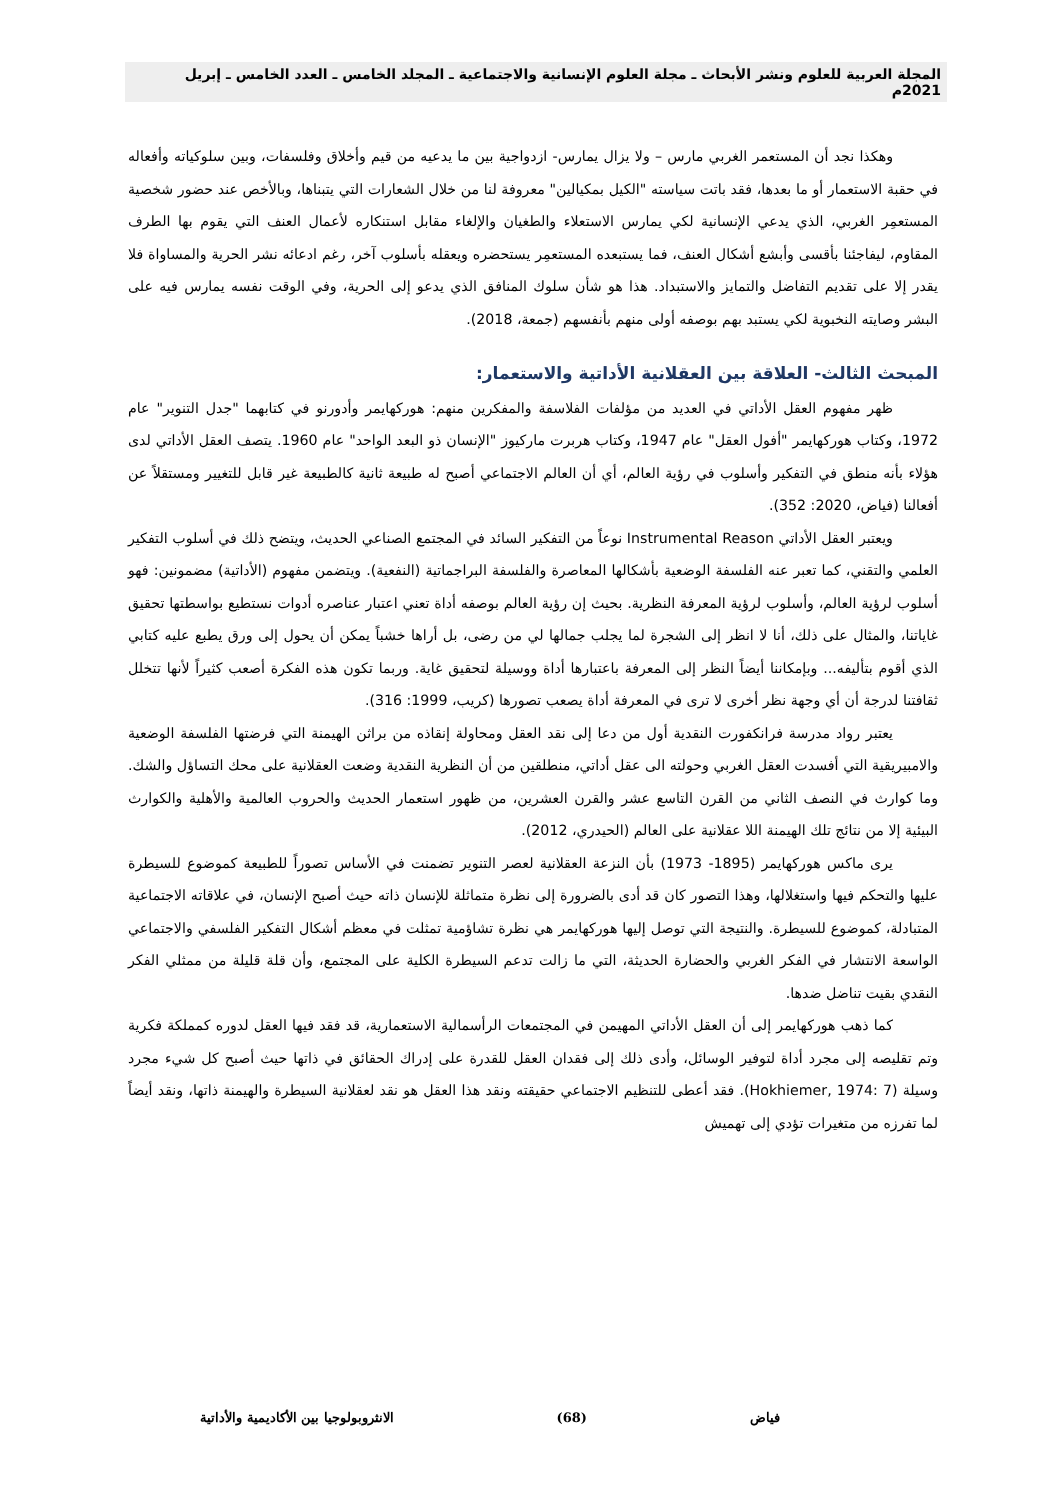المجلة العربية للعلوم ونشر الأبحاث ـ مجلة العلوم الإنسانية والاجتماعية ـ المجلد الخامس ـ العدد الخامس ـ إبريل 2021م
وهكذا نجد أن المستعمر الغربي مارس – ولا يزال يمارس- ازدواجية بين ما يدعيه من قيم وأخلاق وفلسفات، وبين سلوكياته وأفعاله في حقبة الاستعمار أو ما بعدها، فقد باتت سياسته "الكيل بمكيالين" معروفة لنا من خلال الشعارات التي يتبناها، وبالأخص عند حضور شخصية المستعمِر الغربي، الذي يدعي الإنسانية لكي يمارس الاستعلاء والطغيان والإلغاء مقابل استنكاره لأعمال العنف التي يقوم بها الطرف المقاوم، ليفاجئنا بأقسى وأبشع أشكال العنف، فما يستبعده المستعمِر يستحضره ويعقله بأسلوب آخر، رغم ادعائه نشر الحرية والمساواة فلا يقدر إلا على تقديم التفاضل والتمايز والاستبداد. هذا هو شأن سلوك المنافق الذي يدعو إلى الحرية، وفي الوقت نفسه يمارس فيه على البشر وصايته النخبوية لكي يستبد بهم بوصفه أولى منهم بأنفسهم (جمعة، 2018).
المبحث الثالث- العلاقة بين العقلانية الأداتية والاستعمار:
ظهر مفهوم العقل الأداتي في العديد من مؤلفات الفلاسفة والمفكرين منهم: هوركهايمر وأدورنو في كتابهما "جدل التنوير" عام 1972، وكتاب هوركهايمر "أفول العقل" عام 1947، وكتاب هربرت ماركيوز "الإنسان ذو البعد الواحد" عام 1960. يتصف العقل الأداتي لدى هؤلاء بأنه منطق في التفكير وأسلوب في رؤية العالم، أي أن العالم الاجتماعي أصبح له طبيعة ثانية كالطبيعة غير قابل للتغيير ومستقلاً عن أفعالنا (فياض، 2020: 352).
ويعتبر العقل الأداتي Instrumental Reason نوعاً من التفكير السائد في المجتمع الصناعي الحديث، ويتضح ذلك في أسلوب التفكير العلمي والتقني، كما تعبر عنه الفلسفة الوضعية بأشكالها المعاصرة والفلسفة البراجماتية (النفعية). ويتضمن مفهوم (الأداتية) مضمونين: فهو أسلوب لرؤية العالم، وأسلوب لرؤية المعرفة النظرية. بحيث إن رؤية العالم بوصفه أداة تعني اعتبار عناصره أدوات نستطيع بواسطتها تحقيق غاياتنا، والمثال على ذلك، أنا لا انظر إلى الشجرة لما يجلب جمالها لي من رضى، بل أراها خشباً يمكن أن يحول إلى ورق يطبع عليه كتابي الذي أقوم بتأليفه... وبإمكاننا أيضاً النظر إلى المعرفة باعتبارها أداة ووسيلة لتحقيق غاية. وربما تكون هذه الفكرة أصعب كثيراً لأنها تتخلل ثقافتنا لدرجة أن أي وجهة نظر أخرى لا ترى في المعرفة أداة يصعب تصورها (كريب، 1999: 316).
يعتبر رواد مدرسة فرانكفورت النقدية أول من دعا إلى نقد العقل ومحاولة إنقاذه من براثن الهيمنة التي فرضتها الفلسفة الوضعية والامبيريقية التي أفسدت العقل الغربي وحولته الى عقل أداتي، منطلقين من أن النظرية النقدية وضعت العقلانية على محك التساؤل والشك. وما كوارث في النصف الثاني من القرن التاسع عشر والقرن العشرين، من ظهور استعمار الحديث والحروب العالمية والأهلية والكوارث البيئية إلا من نتائج تلك الهيمنة اللا عقلانية على العالم (الحيدري، 2012).
يرى ماكس هوركهايمر (1895- 1973) بأن النزعة العقلانية لعصر التنوير تضمنت في الأساس تصوراً للطبيعة كموضوع للسيطرة عليها والتحكم فيها واستغلالها، وهذا التصور كان قد أدى بالضرورة إلى نظرة متماثلة للإنسان ذاته حيث أصبح الإنسان، في علاقاته الاجتماعية المتبادلة، كموضوع للسيطرة. والنتيجة التي توصل إليها هوركهايمر هي نظرة تشاؤمية تمثلت في معظم أشكال التفكير الفلسفي والاجتماعي الواسعة الانتشار في الفكر الغربي والحضارة الحديثة، التي ما زالت تدعم السيطرة الكلية على المجتمع، وأن قلة قليلة من ممثلي الفكر النقدي بقيت تناضل ضدها.
كما ذهب هوركهايمر إلى أن العقل الأداتي المهيمن في المجتمعات الرأسمالية الاستعمارية، قد فقد فيها العقل لدوره كمملكة فكرية وتم تقليصه إلى مجرد أداة لتوفير الوسائل، وأدى ذلك إلى فقدان العقل للقدرة على إدراك الحقائق في ذاتها حيث أصبح كل شيء مجرد وسيلة (Hokhiemer, 1974: 7). فقد أعطى للتنظيم الاجتماعي حقيقته ونقد هذا العقل هو نقد لعقلانية السيطرة والهيمنة ذاتها، ونقد أيضاً لما تفرزه من متغيرات تؤدي إلى تهميش
فياض (68) الانثروبولوجيا بين الأكاديمية والأداتية